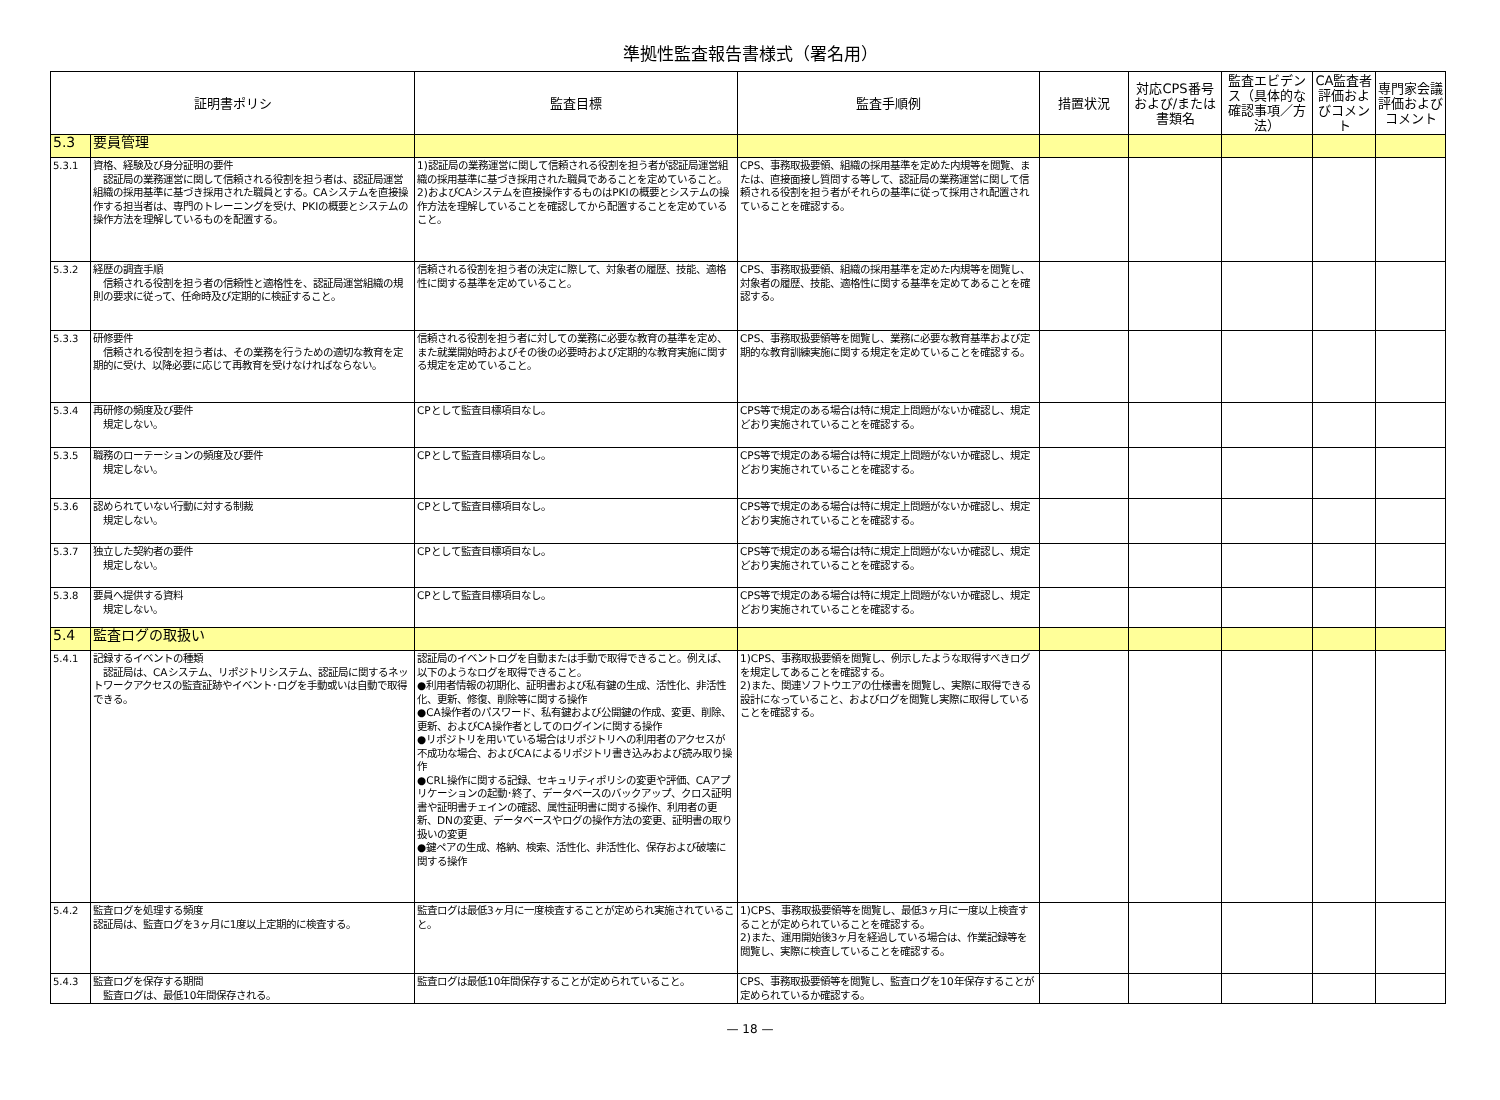準拠性監査報告書様式（署名用）
| 証明書ポリシ | | 監査目標 | 監査手順例 | 措置状況 | 対応CPS番号および/または書類名 | 監査エビデンス（具体的な確認事項／方法） | CA監査者評価およびコメント | 専門家会議評価およびコメント |
| --- | --- | --- | --- | --- | --- | --- | --- | --- |
| 5.3 | 要員管理 | | | | | | | |
| 5.3.1 | 資格、経験及び身分証明の要件 認証局の業務運営に関して信頼される役割を担う者は、認証局運営組織の採用基準に基づき採用された職員とする。CAシステムを直接操作する担当者は、専門のトレーニングを受け、PKIの概要とシステムの操作方法を理解しているものを配置する。 | 1)認証局の業務運営に関して信頼される役割を担う者が認証局運営組織の採用基準に基づき採用された職員であることを定めていること。 2)およびCAシステムを直接操作するものはPKIの概要とシステムの操作方法を理解していることを確認してから配置することを定めていること。 | CPS、事務取扱要領、組織の採用基準を定めた内規等を閲覧、または、直接面接し質問する等して、認証局の業務運営に関して信頼される役割を担う者がそれらの基準に従って採用され配置されていることを確認する。 | | | | | |
| 5.3.2 | 経歴の調査手順 信頼される役割を担う者の信頼性と適格性を、認証局運営組織の規則の要求に従って、任命時及び定期的に検証すること。 | 信頼される役割を担う者の決定に際して、対象者の履歴、技能、適格性に関する基準を定めていること。 | CPS、事務取扱要領、組織の採用基準を定めた内規等を閲覧し、対象者の履歴、技能、適格性に関する基準を定めてあることを確認する。 | | | | | |
| 5.3.3 | 研修要件 信頼される役割を担う者は、その業務を行うための適切な教育を定期的に受け、以降必要に応じて再教育を受けなければならない。 | 信頼される役割を担う者に対しての業務に必要な教育の基準を定め、また就業開始時およびその後の必要時および定期的な教育実施に関する規定を定めていること。 | CPS、事務取扱要領等を閲覧し、業務に必要な教育基準および定期的な教育訓練実施に関する規定を定めていることを確認する。 | | | | | |
| 5.3.4 | 再研修の頻度及び要件 規定しない。 | CPとして監査目標項目なし。 | CPS等で規定のある場合は特に規定上問題がないか確認し、規定どおり実施されていることを確認する。 | | | | | |
| 5.3.5 | 職務のローテーションの頻度及び要件 規定しない。 | CPとして監査目標項目なし。 | CPS等で規定のある場合は特に規定上問題がないか確認し、規定どおり実施されていることを確認する。 | | | | | |
| 5.3.6 | 認められていない行動に対する制裁 規定しない。 | CPとして監査目標項目なし。 | CPS等で規定のある場合は特に規定上問題がないか確認し、規定どおり実施されていることを確認する。 | | | | | |
| 5.3.7 | 独立した契約者の要件 規定しない。 | CPとして監査目標項目なし。 | CPS等で規定のある場合は特に規定上問題がないか確認し、規定どおり実施されていることを確認する。 | | | | | |
| 5.3.8 | 要員へ提供する資料 規定しない。 | CPとして監査目標項目なし。 | CPS等で規定のある場合は特に規定上問題がないか確認し、規定どおり実施されていることを確認する。 | | | | | |
| 5.4 | 監査ログの取扱い | | | | | | | |
| 5.4.1 | 記録するイベントの種類 認証局は、CAシステム、リポジトリシステム、認証局に関するネットワークアクセスの監査証跡やイベント･ログを手動或いは自動で取得できる。 | 認証局のイベントログを自動または手動で取得できること。例えば、以下のようなログを取得できること。 ●利用者情報の初期化、証明書および私有鍵の生成、活性化、非活性化、更新、修復、削除等に関する操作 ●CA操作者のパスワード、私有鍵および公開鍵の作成、変更、削除、更新、およびCA操作者としてのログインに関する操作 ●リポジトリを用いている場合はリポジトリへの利用者のアクセスが不成功な場合、およびCAによるリポジトリ書き込みおよび読み取り操作 ●CRL操作に関する記録、セキュリティポリシの変更や評価、CAアプリケーションの起動･終了、データベースのバックアップ、クロス証明書や証明書チェインの確認、属性証明書に関する操作、利用者の更新、DNの変更、データベースやログの操作方法の変更、証明書の取り扱いの変更 ●鍵ペアの生成、格納、検索、活性化、非活性化、保存および破壊に関する操作 | 1)CPS、事務取扱要領を閲覧し、例示したような取得すべきログを規定してあることを確認する。 2)また、関連ソフトウエアの仕様書を閲覧し、実際に取得できる設計になっていること、およびログを閲覧し実際に取得していることを確認する。 | | | | | |
| 5.4.2 | 監査ログを処理する頻度 認証局は、監査ログを3ヶ月に1度以上定期的に検査する。 | 監査ログは最低3ヶ月に一度検査することが定められ実施されていること。 | 1)CPS、事務取扱要領等を閲覧し、最低3ヶ月に一度以上検査することが定められていることを確認する。 2)また、運用開始後3ヶ月を経過している場合は、作業記録等を閲覧し、実際に検査していることを確認する。 | | | | | |
| 5.4.3 | 監査ログを保存する期間 監査ログは、最低10年間保存される。 | 監査ログは最低10年間保存することが定められていること。 | CPS、事務取扱要領等を閲覧し、監査ログを10年保存することが定められているか確認する。 | | | | | |
— 18 —